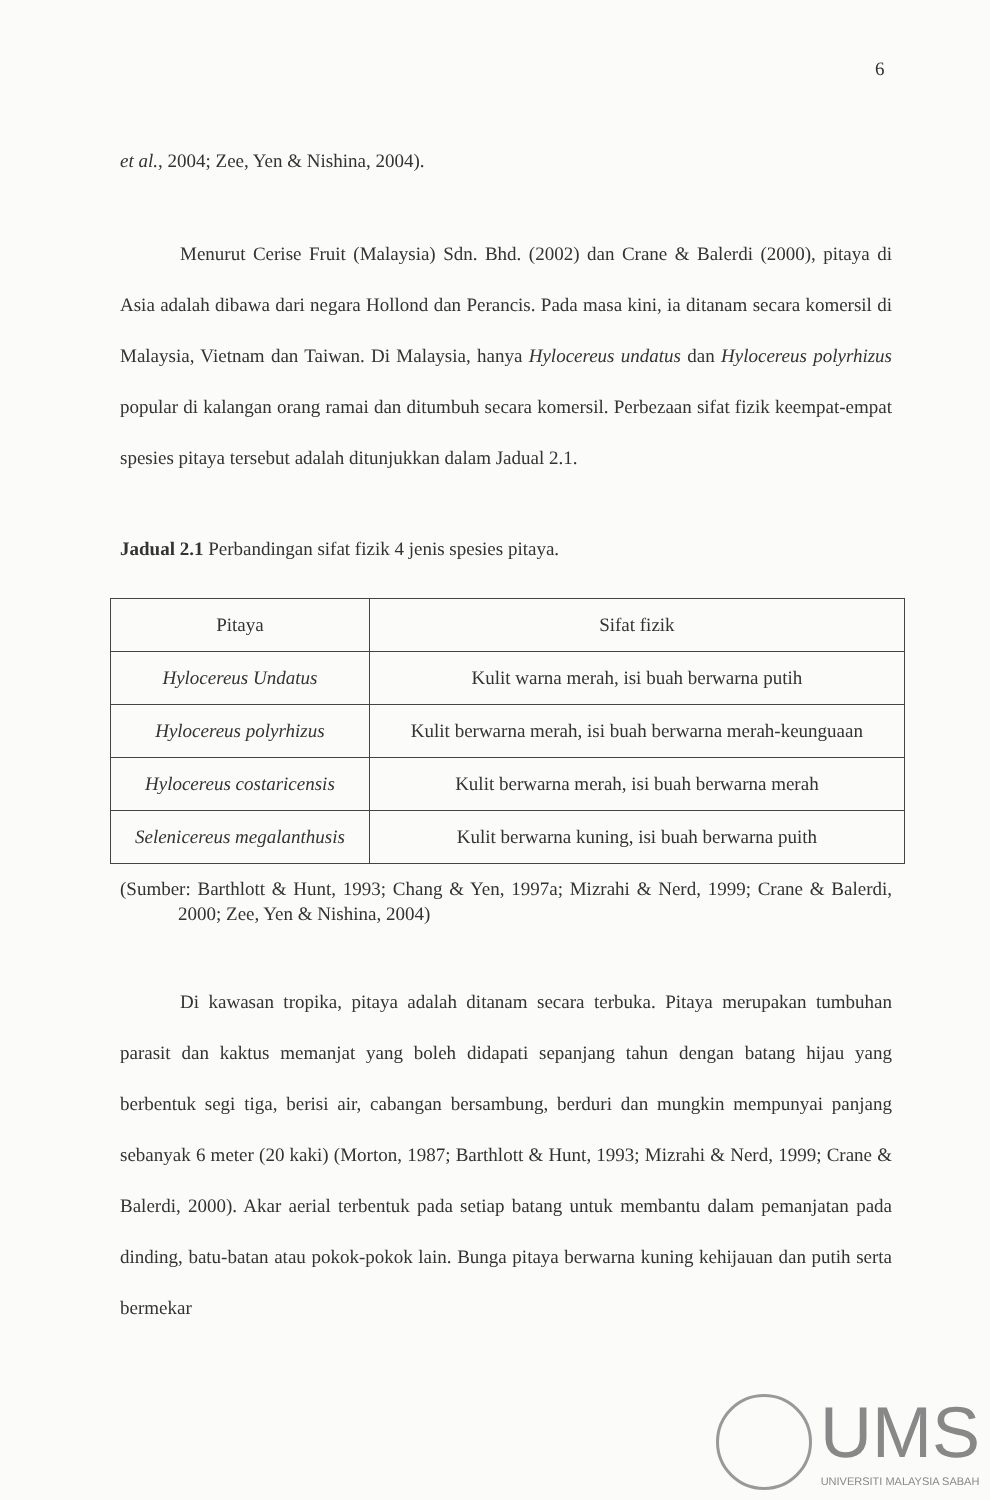6
et al., 2004; Zee, Yen & Nishina, 2004).
Menurut Cerise Fruit (Malaysia) Sdn. Bhd. (2002) dan Crane & Balerdi (2000), pitaya di Asia adalah dibawa dari negara Hollond dan Perancis. Pada masa kini, ia ditanam secara komersil di Malaysia, Vietnam dan Taiwan. Di Malaysia, hanya Hylocereus undatus dan Hylocereus polyrhizus popular di kalangan orang ramai dan ditumbuh secara komersil. Perbezaan sifat fizik keempat-empat spesies pitaya tersebut adalah ditunjukkan dalam Jadual 2.1.
Jadual 2.1 Perbandingan sifat fizik 4 jenis spesies pitaya.
| Pitaya | Sifat fizik |
| Hylocereus Undatus | Kulit warna merah, isi buah berwarna putih |
| Hylocereus polyrhizus | Kulit berwarna merah, isi buah berwarna merah-keunguaan |
| Hylocereus costaricensis | Kulit berwarna merah, isi buah berwarna merah |
| Selenicereus megalanthusis | Kulit berwarna kuning, isi buah berwarna puith |
(Sumber: Barthlott & Hunt, 1993; Chang & Yen, 1997a; Mizrahi & Nerd, 1999; Crane & Balerdi, 2000; Zee, Yen & Nishina, 2004)
Di kawasan tropika, pitaya adalah ditanam secara terbuka. Pitaya merupakan tumbuhan parasit dan kaktus memanjat yang boleh didapati sepanjang tahun dengan batang hijau yang berbentuk segi tiga, berisi air, cabangan bersambung, berduri dan mungkin mempunyai panjang sebanyak 6 meter (20 kaki) (Morton, 1987; Barthlott & Hunt, 1993; Mizrahi & Nerd, 1999; Crane & Balerdi, 2000). Akar aerial terbentuk pada setiap batang untuk membantu dalam pemanjatan pada dinding, batu-batan atau pokok-pokok lain. Bunga pitaya berwarna kuning kehijauan dan putih serta bermekar
UMS
UNIVERSITI MALAYSIA SABAH